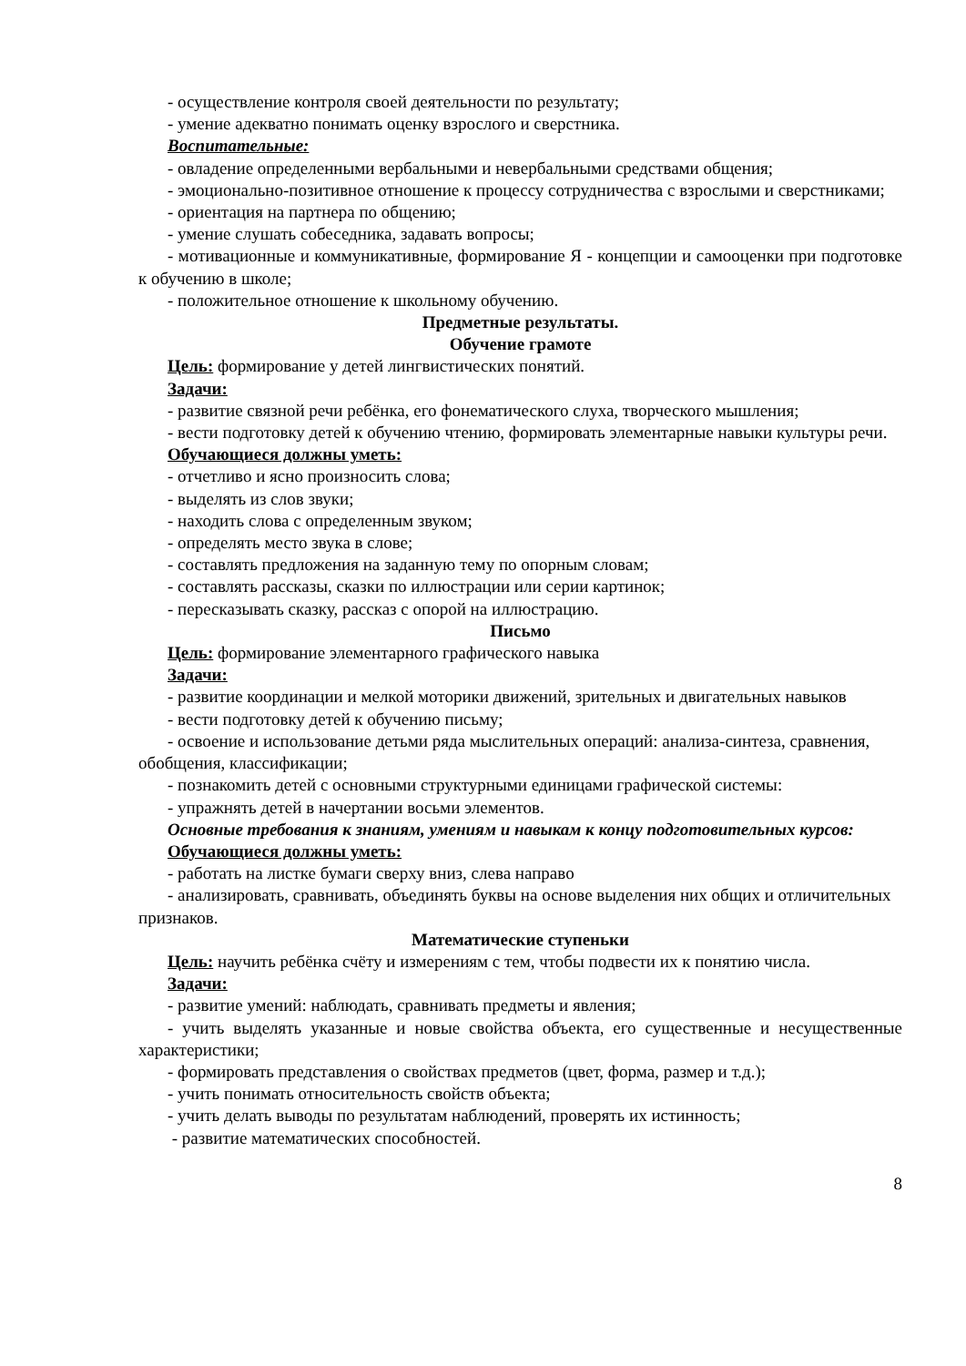- осуществление контроля своей деятельности по результату;
- умение адекватно понимать оценку взрослого и сверстника.
Воспитательные:
- овладение определенными вербальными и невербальными средствами общения;
- эмоционально-позитивное отношение к процессу сотрудничества с взрослыми и сверстниками;
- ориентация на партнера по общению;
- умение слушать собеседника, задавать вопросы;
- мотивационные и коммуникативные, формирование Я - концепции и самооценки при подготовке к обучению в школе;
- положительное отношение к школьному обучению.
Предметные результаты.
Обучение грамоте
Цель: формирование у детей лингвистических понятий.
Задачи:
- развитие связной речи ребёнка, его фонематического слуха, творческого мышления;
- вести подготовку детей к обучению чтению, формировать элементарные навыки культуры речи.
Обучающиеся должны уметь:
- отчетливо и ясно произносить слова;
- выделять из слов звуки;
- находить слова с определенным звуком;
- определять место звука в слове;
- составлять предложения на заданную тему по опорным словам;
- составлять рассказы, сказки по иллюстрации или серии картинок;
- пересказывать сказку, рассказ с опорой на иллюстрацию.
Письмо
Цель: формирование элементарного графического навыка
Задачи:
- развитие координации и мелкой моторики движений, зрительных и двигательных навыков
- вести подготовку детей к обучению письму;
- освоение и использование детьми ряда мыслительных операций: анализа-синтеза, сравнения, обобщения, классификации;
- познакомить детей с основными структурными единицами графической системы:
- упражнять детей в начертании восьми элементов.
Основные требования к знаниям, умениям и навыкам к концу подготовительных курсов:
Обучающиеся должны уметь:
- работать на листке бумаги сверху вниз, слева направо
- анализировать, сравнивать, объединять буквы на основе выделения них общих и отличительных признаков.
Математические ступеньки
Цель: научить ребёнка счёту и измерениям с тем, чтобы подвести их к понятию числа.
Задачи:
- развитие умений: наблюдать, сравнивать предметы и явления;
- учить выделять указанные и новые свойства объекта, его существенные и несущественные характеристики;
- формировать представления о свойствах предметов (цвет, форма, размер и т.д.);
- учить понимать относительность свойств объекта;
- учить делать выводы по результатам наблюдений, проверять их истинность;
- развитие математических способностей.
8